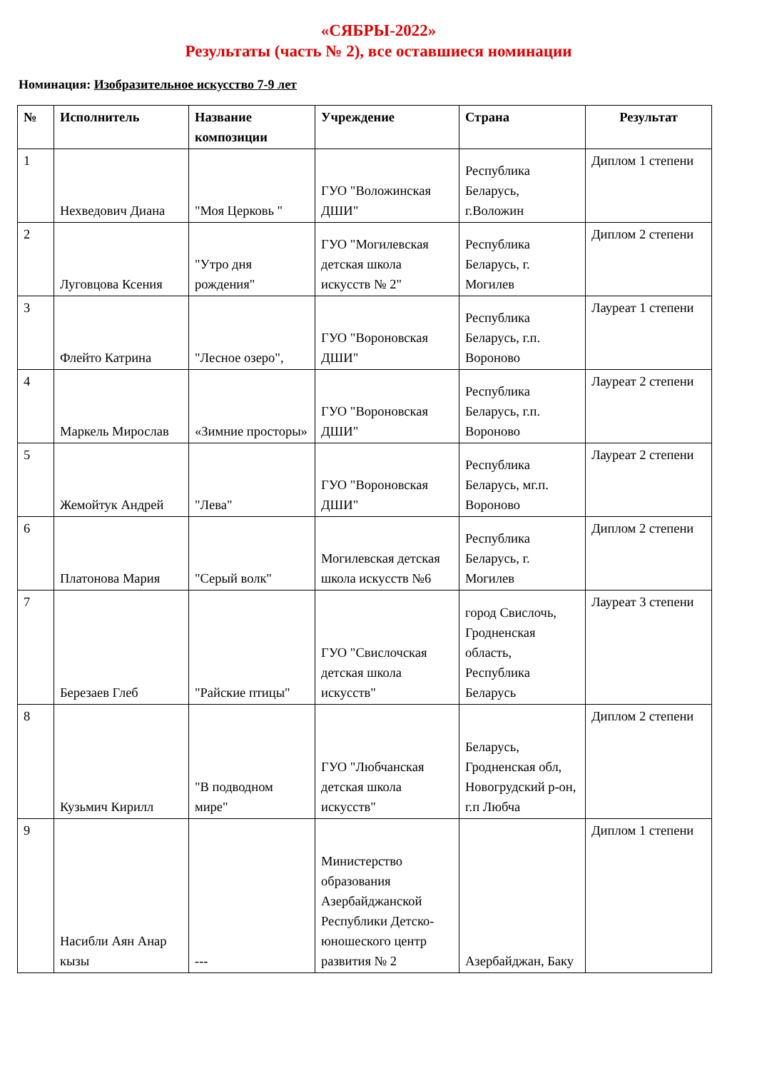«СЯБРЫ-2022»
Результаты (часть № 2), все оставшиеся номинации
Номинация: Изобразительное искусство 7-9 лет
| № | Исполнитель | Название композиции | Учреждение | Страна | Результат |
| --- | --- | --- | --- | --- | --- |
| 1 | Нехведович Диана | "Моя Церковь " | ГУО "Воложинская ДШИ" | Республика Беларусь, г.Воложин | Диплом 1 степени |
| 2 | Луговцова Ксения | "Утро дня рождения" | ГУО "Могилевская детская школа искусств № 2" | Республика Беларусь, г. Могилев | Диплом 2 степени |
| 3 | Флейто Катрина | "Лесное озеро", | ГУО "Вороновская ДШИ" | Республика Беларусь, г.п. Вороново | Лауреат 1 степени |
| 4 | Маркель Мирослав | «Зимние просторы» | ГУО "Вороновская ДШИ" | Республика Беларусь, г.п. Вороново | Лауреат 2 степени |
| 5 | Жемойтук Андрей | "Лева" | ГУО "Вороновская ДШИ" | Республика Беларусь, мг.п. Вороново | Лауреат 2 степени |
| 6 | Платонова Мария | "Серый волк" | Могилевская детская школа искусств №6 | Республика Беларусь, г. Могилев | Диплом 2 степени |
| 7 | Березаев Глеб | "Райские птицы" | ГУО "Свислочская детская школа искусств" | город Свислочь, Гродненская область, Республика Беларусь | Лауреат 3 степени |
| 8 | Кузьмич Кирилл | "В подводном мире" | ГУО "Любчанская детская школа искусств" | Беларусь, Гродненская обл, Новогрудский р-он, г.п Любча | Диплом 2 степени |
| 9 | Насибли Аян Анар кызы | --- | Министерство образования Азербайджанской Республики Детско-юношеского центр развития № 2 | Азербайджан, Баку | Диплом 1 степени |